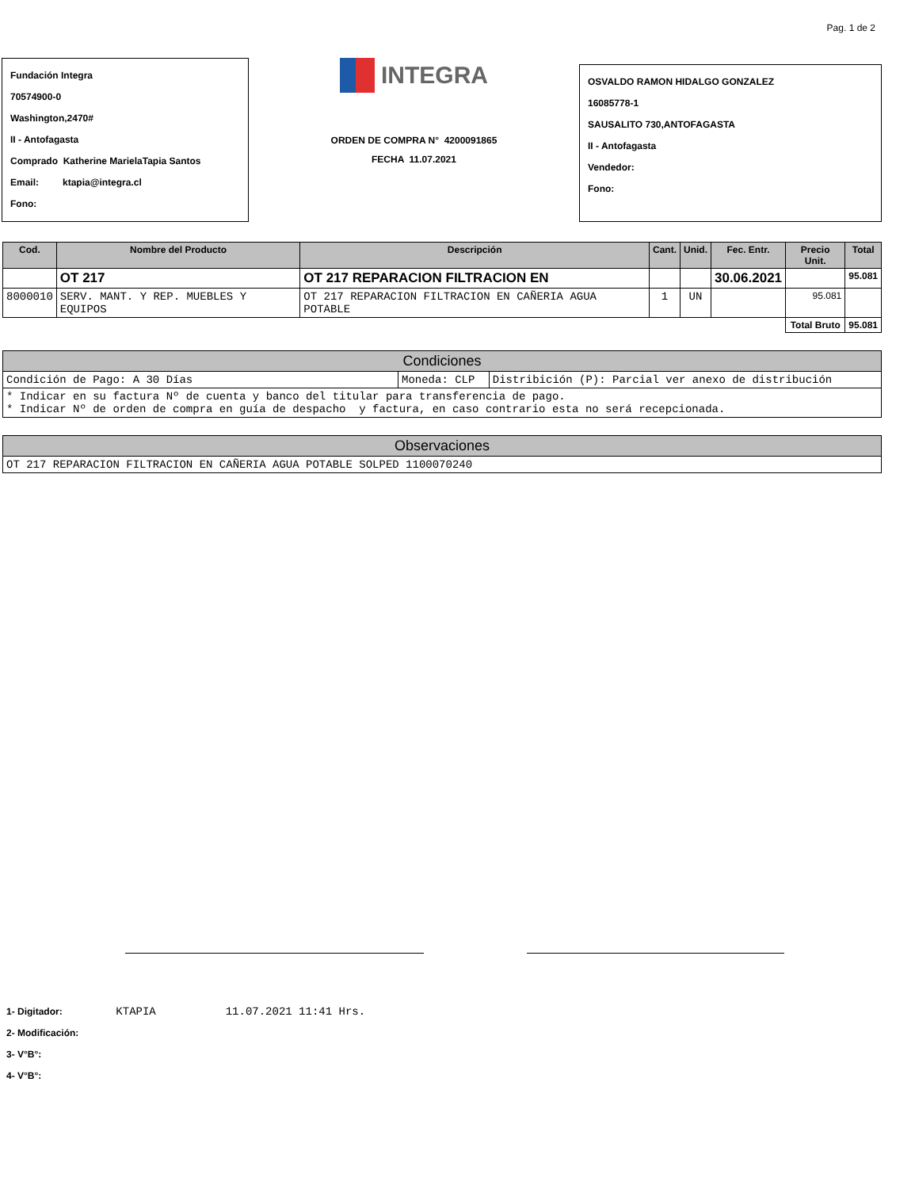Pag. 1 de 2
Fundación Integra
70574900-0
Washington,2470#
II - Antofagasta
Comprado Katherine MarielaTapia Santos
Email: ktapia@integra.cl
Fono:
INTEGRA
ORDEN DE COMPRA N° 4200091865
FECHA 11.07.2021
OSVALDO RAMON HIDALGO GONZALEZ
16085778-1
SAUSALITO 730,ANTOFAGASTA
II - Antofagasta
Vendedor:
Fono:
| Cod. | Nombre del Producto | Descripción | Cant. | Unid. | Fec. Entr. | Precio Unit. | Total |
| --- | --- | --- | --- | --- | --- | --- | --- |
| | OT 217 | OT 217 REPARACION FILTRACION EN | | | 30.06.2021 | | 95.081 |
| 8000010 | SERV. MANT. Y REP. MUEBLES Y EQUIPOS | OT 217 REPARACION FILTRACION EN CAÑERIA AGUA POTABLE | 1 | UN | | 95.081 | |
| | | | | | | Total Bruto | 95.081 |
| Condiciones | | |
| --- | --- | --- |
| Condición de Pago: A 30 Días | Moneda: CLP | Distribición (P): Parcial ver anexo de distribución |
| * Indicar en su factura Nº de cuenta y banco del titular para transferencia de pago. * Indicar Nº de orden de compra en guía de despacho y factura, en caso contrario esta no será recepcionada. | | |
| Observaciones |
| --- |
| OT 217 REPARACION FILTRACION EN CAÑERIA AGUA POTABLE SOLPED 1100070240 |
1- Digitador: KTAPIA 11.07.2021 11:41 Hrs.
2- Modificación:
3- V°B°:
4- V°B°: